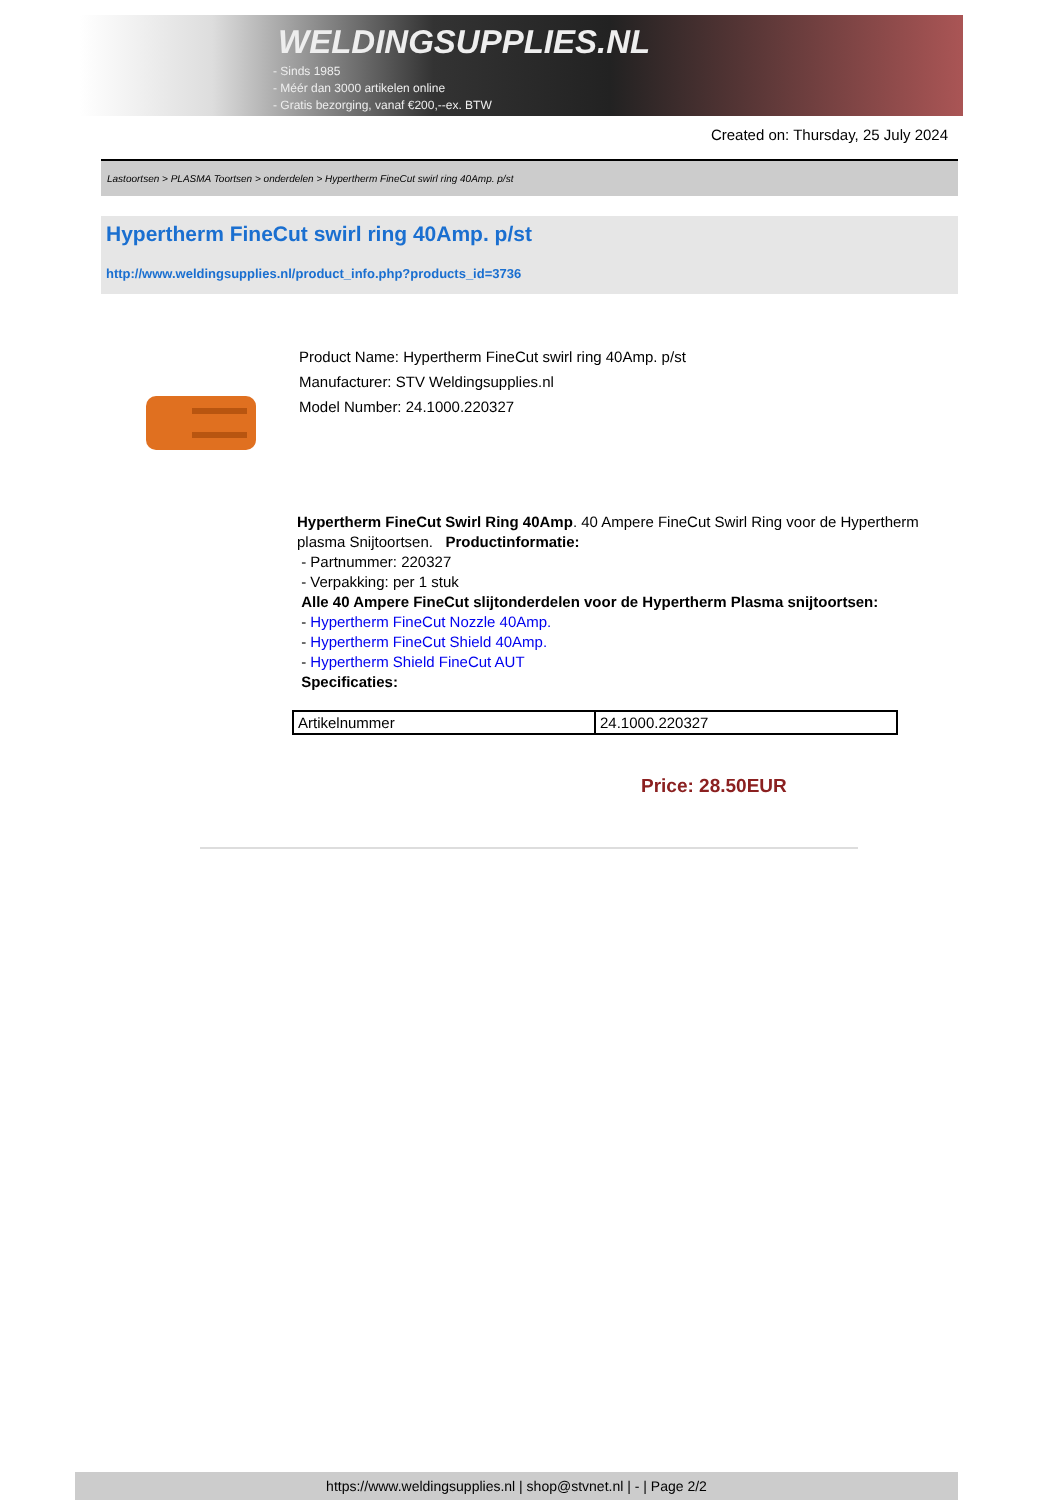WELDINGSUPPLIES.NL
- Sinds 1985
- Méér dan 3000 artikelen online
- Gratis bezorging, vanaf €200,--ex. BTW
Created on: Thursday, 25 July 2024
Lastoortsen > PLASMA Toortsen > onderdelen > Hypertherm FineCut swirl ring 40Amp. p/st
Hypertherm FineCut swirl ring 40Amp. p/st
http://www.weldingsupplies.nl/product_info.php?products_id=3736
Product Name: Hypertherm FineCut swirl ring 40Amp. p/st
Manufacturer: STV Weldingsupplies.nl
Model Number: 24.1000.220327
Hypertherm FineCut Swirl Ring 40Amp. 40 Ampere FineCut Swirl Ring voor de Hypertherm plasma Snijtoortsen. Productinformatie:
- Partnummer: 220327
- Verpakking: per 1 stuk
Alle 40 Ampere FineCut slijtonderdelen voor de Hypertherm Plasma snijtoortsen:
- Hypertherm FineCut Nozzle 40Amp.
- Hypertherm FineCut Shield 40Amp.
- Hypertherm Shield FineCut AUT
Specificaties:
| Artikelnummer | 24.1000.220327 |
Price: 28.50EUR
https://www.weldingsupplies.nl | shop@stvnet.nl | - | Page 2/2